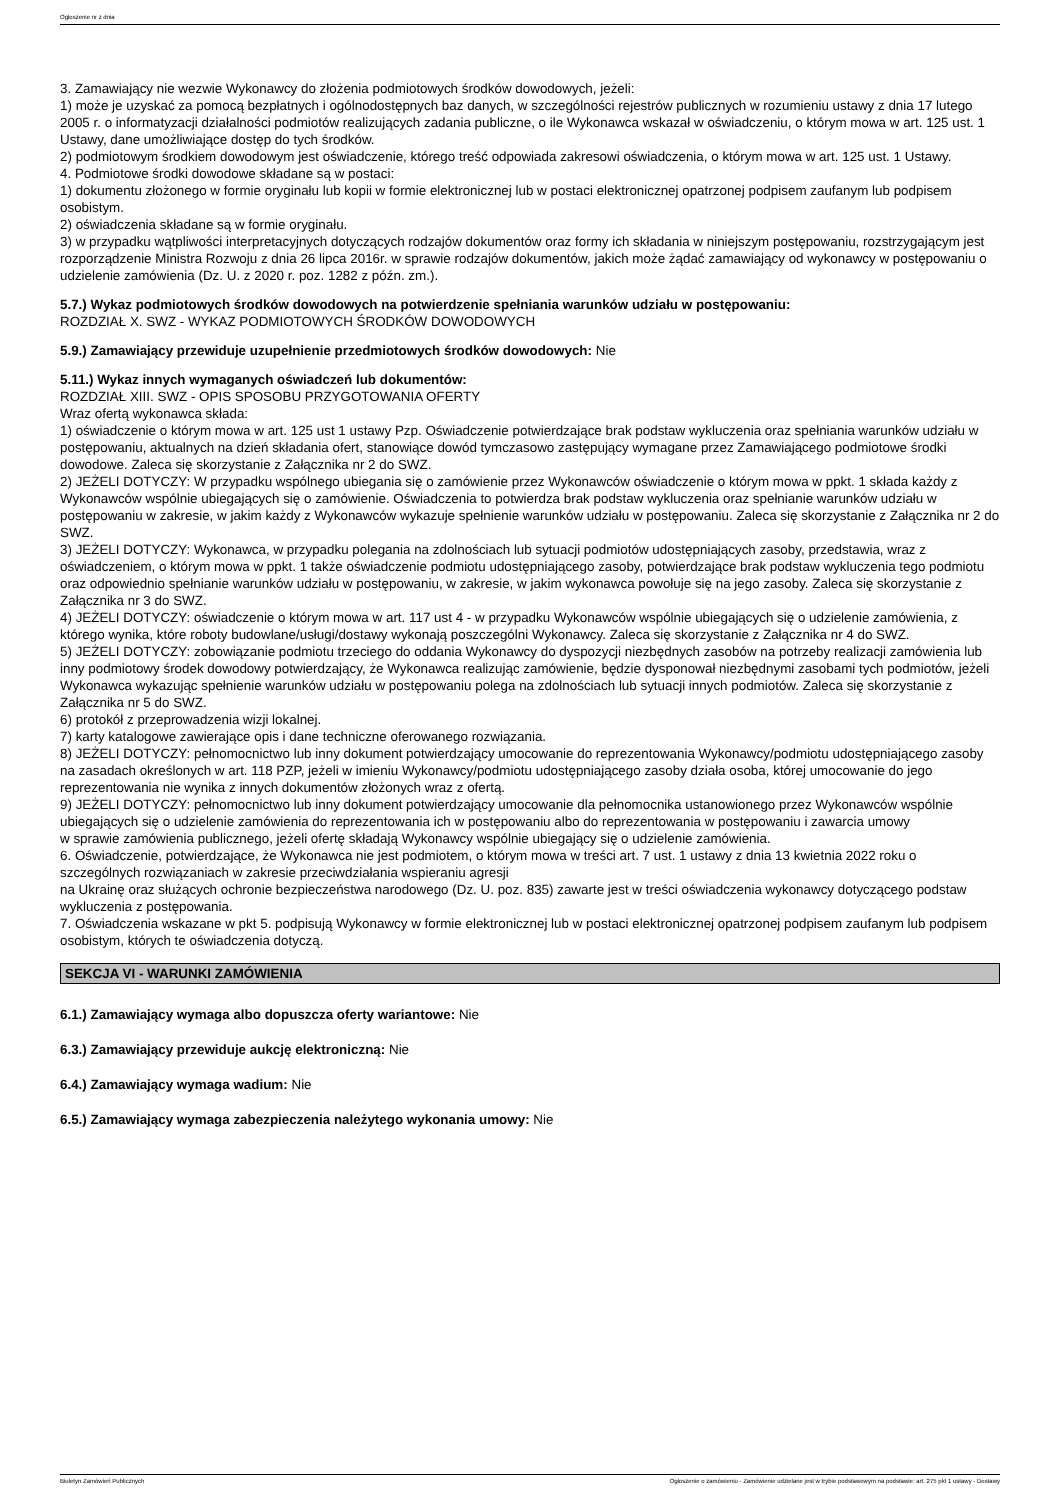Ogłoszenie nr z dnia
3. Zamawiający nie wezwie Wykonawcy do złożenia podmiotowych środków dowodowych, jeżeli:
1) może je uzyskać za pomocą bezpłatnych i ogólnodostępnych baz danych, w szczególności rejestrów publicznych w rozumieniu ustawy z dnia 17 lutego 2005 r. o informatyzacji działalności podmiotów realizujących zadania publiczne, o ile Wykonawca wskazał w oświadczeniu, o którym mowa w art. 125 ust. 1 Ustawy, dane umożliwiające dostęp do tych środków.
2) podmiotowym środkiem dowodowym jest oświadczenie, którego treść odpowiada zakresowi oświadczenia, o którym mowa w art. 125 ust. 1 Ustawy.
4. Podmiotowe środki dowodowe składane są w postaci:
1) dokumentu złożonego w formie oryginału lub kopii w formie elektronicznej lub w postaci elektronicznej opatrzonej podpisem zaufanym lub podpisem osobistym.
2) oświadczenia składane są w formie oryginału.
3) w przypadku wątpliwości interpretacyjnych dotyczących rodzajów dokumentów oraz formy ich składania w niniejszym postępowaniu, rozstrzygającym jest rozporządzenie Ministra Rozwoju z dnia 26 lipca 2016r. w sprawie rodzajów dokumentów, jakich może żądać zamawiający od wykonawcy w postępowaniu o udzielenie zamówienia (Dz. U. z 2020 r. poz. 1282 z późn. zm.).
5.7.) Wykaz podmiotowych środków dowodowych na potwierdzenie spełniania warunków udziału w postępowaniu:
ROZDZIAŁ X. SWZ - WYKAZ PODMIOTOWYCH ŚRODKÓW DOWODOWYCH
5.9.) Zamawiający przewiduje uzupełnienie przedmiotowych środków dowodowych: Nie
5.11.) Wykaz innych wymaganych oświadczeń lub dokumentów:
ROZDZIAŁ XIII. SWZ - OPIS SPOSOBU PRZYGOTOWANIA OFERTY
Wraz ofertą wykonawca składa:
1) oświadczenie o którym mowa w art. 125 ust 1 ustawy Pzp. Oświadczenie potwierdzające brak podstaw wykluczenia oraz spełniania warunków udziału w postępowaniu, aktualnych na dzień składania ofert, stanowiące dowód tymczasowo zastępujący wymagane przez Zamawiającego podmiotowe środki dowodowe. Zaleca się skorzystanie z Załącznika nr 2 do SWZ.
2) JEŻELI DOTYCZY: W przypadku wspólnego ubiegania się o zamówienie przez Wykonawców oświadczenie o którym mowa w ppkt. 1 składa każdy z Wykonawców wspólnie ubiegających się o zamówienie. Oświadczenia to potwierdza brak podstaw wykluczenia oraz spełnianie warunków udziału w postępowaniu w zakresie, w jakim każdy z Wykonawców wykazuje spełnienie warunków udziału w postępowaniu. Zaleca się skorzystanie z Załącznika nr 2 do SWZ.
3) JEŻELI DOTYCZY: Wykonawca, w przypadku polegania na zdolnościach lub sytuacji podmiotów udostępniających zasoby, przedstawia, wraz z oświadczeniem, o którym mowa w ppkt. 1 także oświadczenie podmiotu udostępniającego zasoby, potwierdzające brak podstaw wykluczenia tego podmiotu oraz odpowiednio spełnianie warunków udziału w postępowaniu, w zakresie, w jakim wykonawca powołuje się na jego zasoby. Zaleca się skorzystanie z Załącznika nr 3 do SWZ.
4) JEŻELI DOTYCZY: oświadczenie o którym mowa w art. 117 ust 4 - w przypadku Wykonawców wspólnie ubiegających się o udzielenie zamówienia, z którego wynika, które roboty budowlane/usługi/dostawy wykonają poszczególni Wykonawcy. Zaleca się skorzystanie z Załącznika nr 4 do SWZ.
5) JEŻELI DOTYCZY: zobowiązanie podmiotu trzeciego do oddania Wykonawcy do dyspozycji niezbędnych zasobów na potrzeby realizacji zamówienia lub inny podmiotowy środek dowodowy potwierdzający, że Wykonawca realizując zamówienie, będzie dysponował niezbędnymi zasobami tych podmiotów, jeżeli Wykonawca wykazując spełnienie warunków udziału w postępowaniu polega na zdolnościach lub sytuacji innych podmiotów. Zaleca się skorzystanie z Załącznika nr 5 do SWZ.
6) protokół z przeprowadzenia wizji lokalnej.
7) karty katalogowe zawierające opis i dane techniczne oferowanego rozwiązania.
8) JEŻELI DOTYCZY: pełnomocnictwo lub inny dokument potwierdzający umocowanie do reprezentowania Wykonawcy/podmiotu udostępniającego zasoby na zasadach określonych w art. 118 PZP, jeżeli w imieniu Wykonawcy/podmiotu udostępniającego zasoby działa osoba, której umocowanie do jego reprezentowania nie wynika z innych dokumentów złożonych wraz z ofertą.
9) JEŻELI DOTYCZY: pełnomocnictwo lub inny dokument potwierdzający umocowanie dla pełnomocnika ustanowionego przez Wykonawców wspólnie ubiegających się o udzielenie zamówienia do reprezentowania ich w postępowaniu albo do reprezentowania w postępowaniu i zawarcia umowy
w sprawie zamówienia publicznego, jeżeli ofertę składają Wykonawcy wspólnie ubiegający się o udzielenie zamówienia.
6. Oświadczenie, potwierdzające, że Wykonawca nie jest podmiotem, o którym mowa w treści art. 7 ust. 1 ustawy z dnia 13 kwietnia 2022 roku o szczególnych rozwiązaniach w zakresie przeciwdziałania wspieraniu agresji
na Ukrainę oraz służących ochronie bezpieczeństwa narodowego (Dz. U. poz. 835) zawarte jest w treści oświadczenia wykonawcy dotyczącego podstaw wykluczenia z postępowania.
7. Oświadczenia wskazane w pkt 5. podpisują Wykonawcy w formie elektronicznej lub w postaci elektronicznej opatrzonej podpisem zaufanym lub podpisem osobistym, których te oświadczenia dotyczą.
SEKCJA VI - WARUNKI ZAMÓWIENIA
6.1.) Zamawiający wymaga albo dopuszcza oferty wariantowe: Nie
6.3.) Zamawiający przewiduje aukcję elektroniczną: Nie
6.4.) Zamawiający wymaga wadium: Nie
6.5.) Zamawiający wymaga zabezpieczenia należytego wykonania umowy: Nie
Biuletyn Zamówień Publicznych Ogłoszenie o zamówieniu - Zamówienie udzielane jest w trybie podstawowym na podstawie: art. 275 pkt 1 ustawy - Dostawy